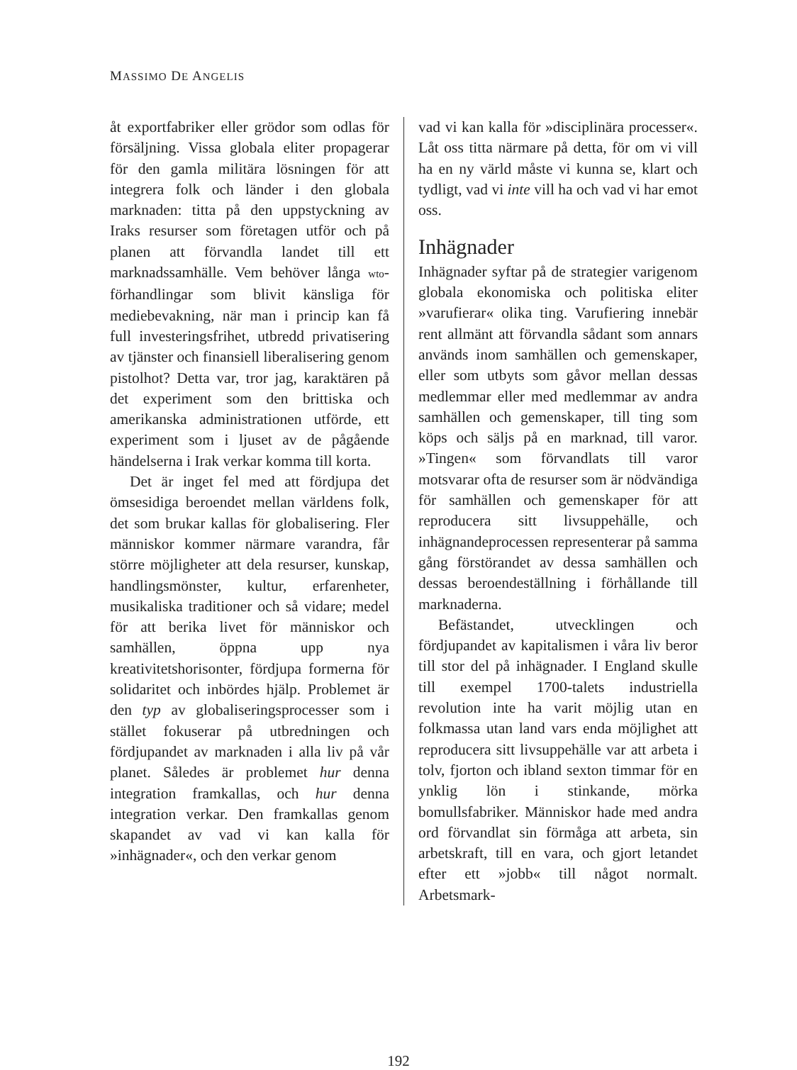MASSIMO DE ANGELIS
åt exportfabriker eller grödor som odlas för försäljning. Vissa globala eliter propagerar för den gamla militära lösningen för att integrera folk och länder i den globala marknaden: titta på den uppstyckning av Iraks resurser som företagen utför och på planen att förvandla landet till ett marknadssamhälle. Vem behöver långa wto-förhandlingar som blivit känsliga för mediebevakning, när man i princip kan få full investeringsfrihet, utbredd privatisering av tjänster och finansiell liberalisering genom pistolhot? Detta var, tror jag, karaktären på det experiment som den brittiska och amerikanska administrationen utförde, ett experiment som i ljuset av de pågående händelserna i Irak verkar komma till korta.
Det är inget fel med att fördjupa det ömsesidiga beroendet mellan världens folk, det som brukar kallas för globalisering. Fler människor kommer närmare varandra, får större möjligheter att dela resurser, kunskap, handlingsmönster, kultur, erfarenheter, musikaliska traditioner och så vidare; medel för att berika livet för människor och samhällen, öppna upp nya kreativitetshorisonter, fördjupa formerna för solidaritet och inbördes hjälp. Problemet är den typ av globaliseringsprocesser som i stället fokuserar på utbredningen och fördjupandet av marknaden i alla liv på vår planet. Således är problemet hur denna integration framkallas, och hur denna integration verkar. Den framkallas genom skapandet av vad vi kan kalla för »inhägnader«, och den verkar genom
vad vi kan kalla för »disciplinära processer«. Låt oss titta närmare på detta, för om vi vill ha en ny värld måste vi kunna se, klart och tydligt, vad vi inte vill ha och vad vi har emot oss.
Inhägnader
Inhägnader syftar på de strategier varigenom globala ekonomiska och politiska eliter »varufierar« olika ting. Varufiering innebär rent allmänt att förvandla sådant som annars används inom samhällen och gemenskaper, eller som utbyts som gåvor mellan dessas medlemmar eller med medlemmar av andra samhällen och gemenskaper, till ting som köps och säljs på en marknad, till varor. »Tingen« som förvandlats till varor motsvarar ofta de resurser som är nödvändiga för samhällen och gemenskaper för att reproducera sitt livsuppehälle, och inhägnandeprocessen representerar på samma gång förstörandet av dessa samhällen och dessas beroendeställning i förhållande till marknaderna.
Befästandet, utvecklingen och fördjupandet av kapitalismen i våra liv beror till stor del på inhägnader. I England skulle till exempel 1700-talets industriella revolution inte ha varit möjlig utan en folkmassa utan land vars enda möjlighet att reproducera sitt livsuppehälle var att arbeta i tolv, fjorton och ibland sexton timmar för en ynklig lön i stinkande, mörka bomullsfabriker. Människor hade med andra ord förvandlat sin förmåga att arbeta, sin arbetskraft, till en vara, och gjort letandet efter ett »jobb« till något normalt. Arbetsmark-
192